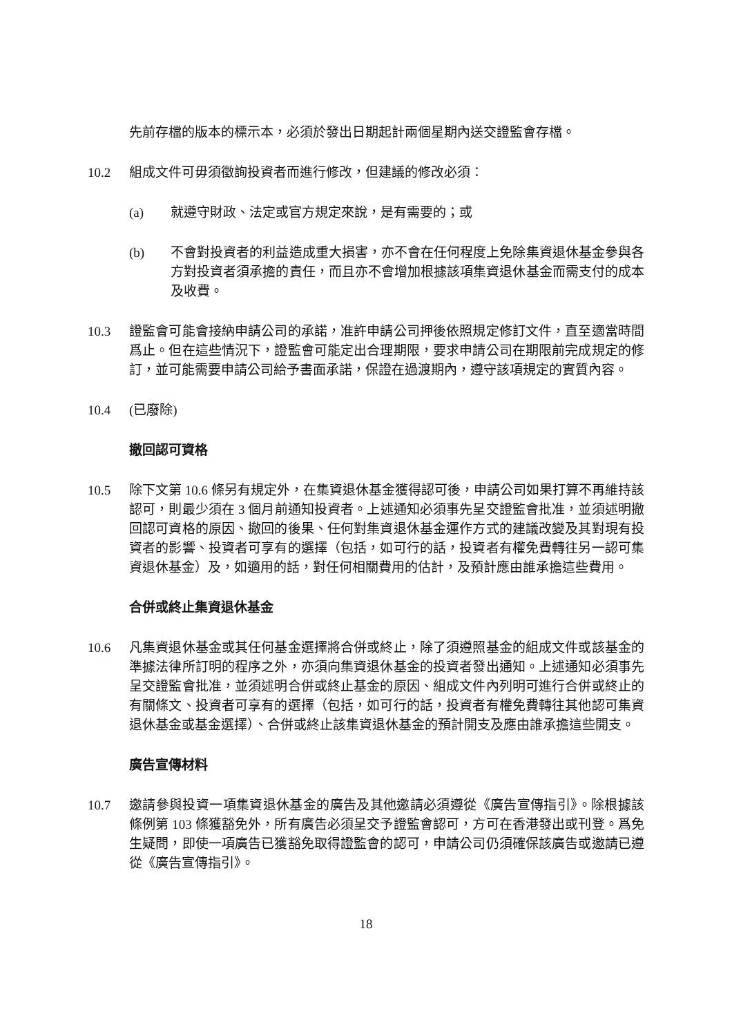先前存檔的版本的標示本，必須於發出日期起計兩個星期內送交證監會存檔。
10.2 組成文件可毋須徵詢投資者而進行修改，但建議的修改必須：
(a) 就遵守財政、法定或官方規定來說，是有需要的；或
(b) 不會對投資者的利益造成重大損害，亦不會在任何程度上免除集資退休基金參與各方對投資者須承擔的責任，而且亦不會增加根據該項集資退休基金而需支付的成本及收費。
10.3 證監會可能會接納申請公司的承諾，准許申請公司押後依照規定修訂文件，直至適當時間爲止。但在這些情況下，證監會可能定出合理期限，要求申請公司在期限前完成規定的修訂，並可能需要申請公司給予書面承諾，保證在過渡期內，遵守該項規定的實質內容。
10.4 (已廢除)
撤回認可資格
10.5 除下文第 10.6 條另有規定外，在集資退休基金獲得認可後，申請公司如果打算不再維持該認可，則最少須在 3 個月前通知投資者。上述通知必須事先呈交證監會批准，並須述明撤回認可資格的原因、撤回的後果、任何對集資退休基金運作方式的建議改變及其對現有投資者的影響、投資者可享有的選擇（包括，如可行的話，投資者有權免費轉往另一認可集資退休基金）及，如適用的話，對任何相關費用的估計，及預計應由誰承擔這些費用。
合併或終止集資退休基金
10.6 凡集資退休基金或其任何基金選擇將合併或終止，除了須遵照基金的組成文件或該基金的準據法律所訂明的程序之外，亦須向集資退休基金的投資者發出通知。上述通知必須事先呈交證監會批准，並須述明合併或終止基金的原因、組成文件內列明可進行合併或終止的有關條文、投資者可享有的選擇（包括，如可行的話，投資者有權免費轉往其他認可集資退休基金或基金選擇）、合併或終止該集資退休基金的預計開支及應由誰承擔這些開支。
廣告宣傳材料
10.7 邀請參與投資一項集資退休基金的廣告及其他邀請必須遵從《廣告宣傳指引》。除根據該條例第 103 條獲豁免外，所有廣告必須呈交予證監會認可，方可在香港發出或刊登。爲免生疑問，即使一項廣告已獲豁免取得證監會的認可，申請公司仍須確保該廣告或邀請已遵從《廣告宣傳指引》。
18